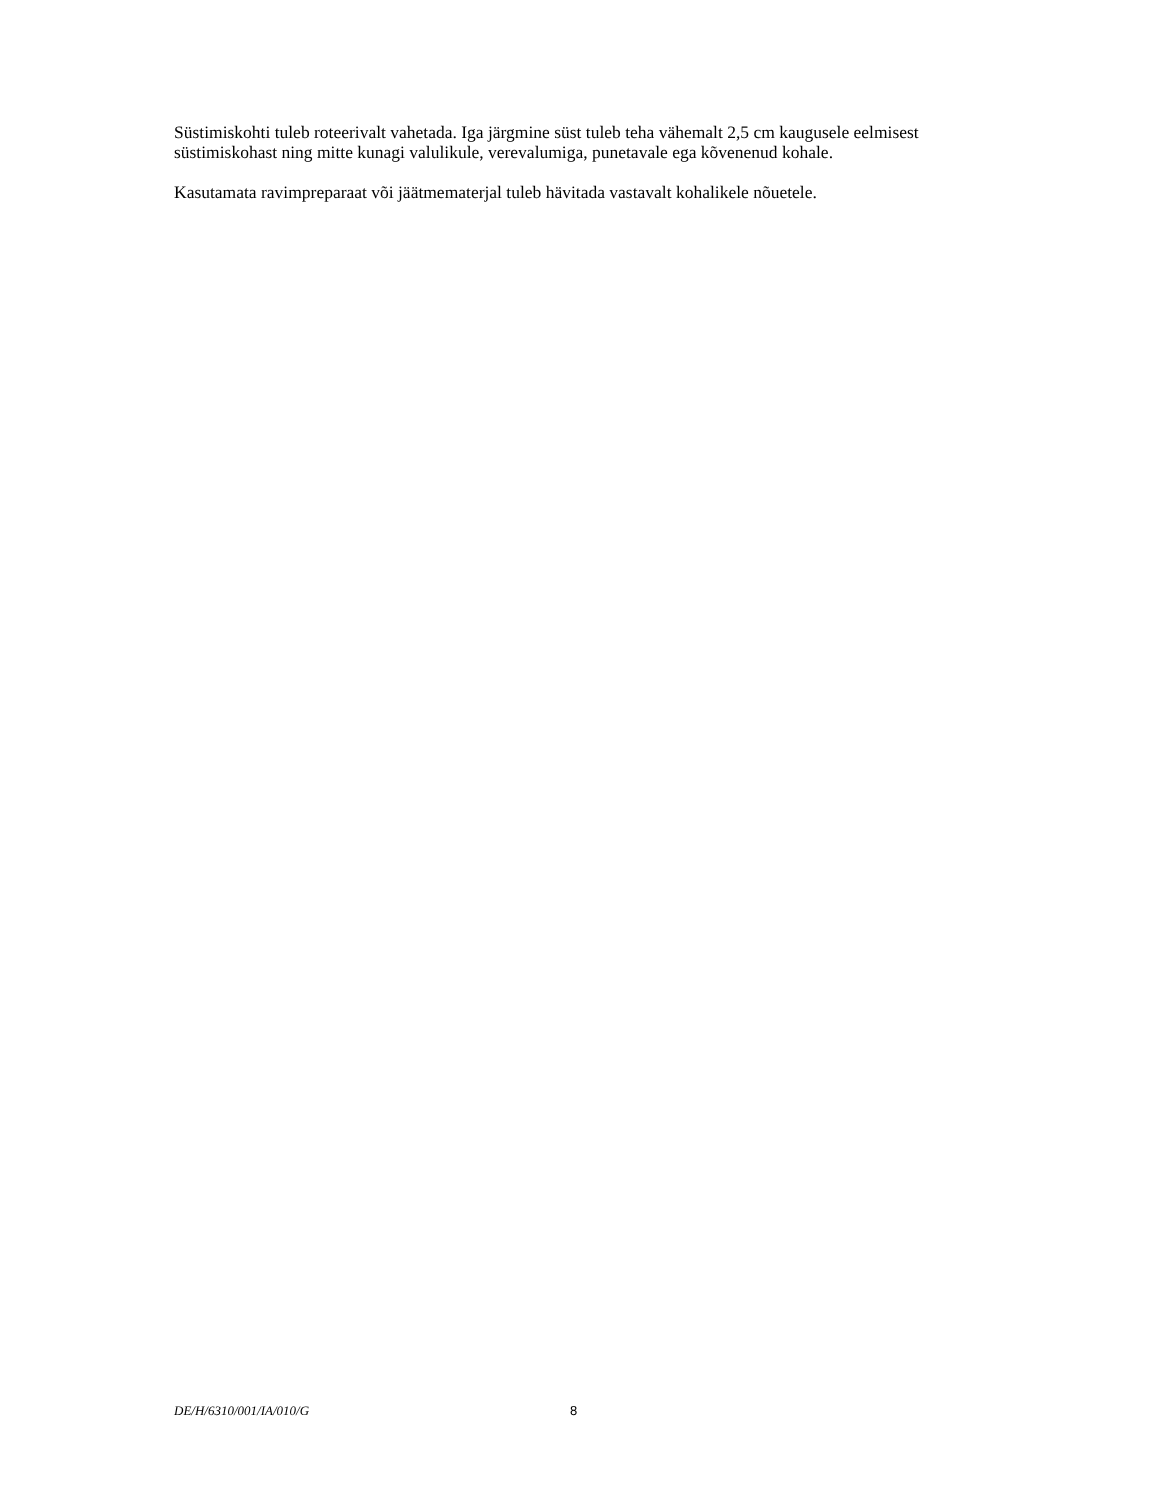Süstimiskohti tuleb roteerivalt vahetada. Iga järgmine süst tuleb teha vähemalt 2,5 cm kaugusele eelmisest süstimiskohast ning mitte kunagi valulikule, verevalumiga, punetavale ega kõvenenud kohale.
Kasutamata ravimpreparaat või jäätmematerjal tuleb hävitada vastavalt kohalikele nõuetele.
DE/H/6310/001/IA/010/G 8